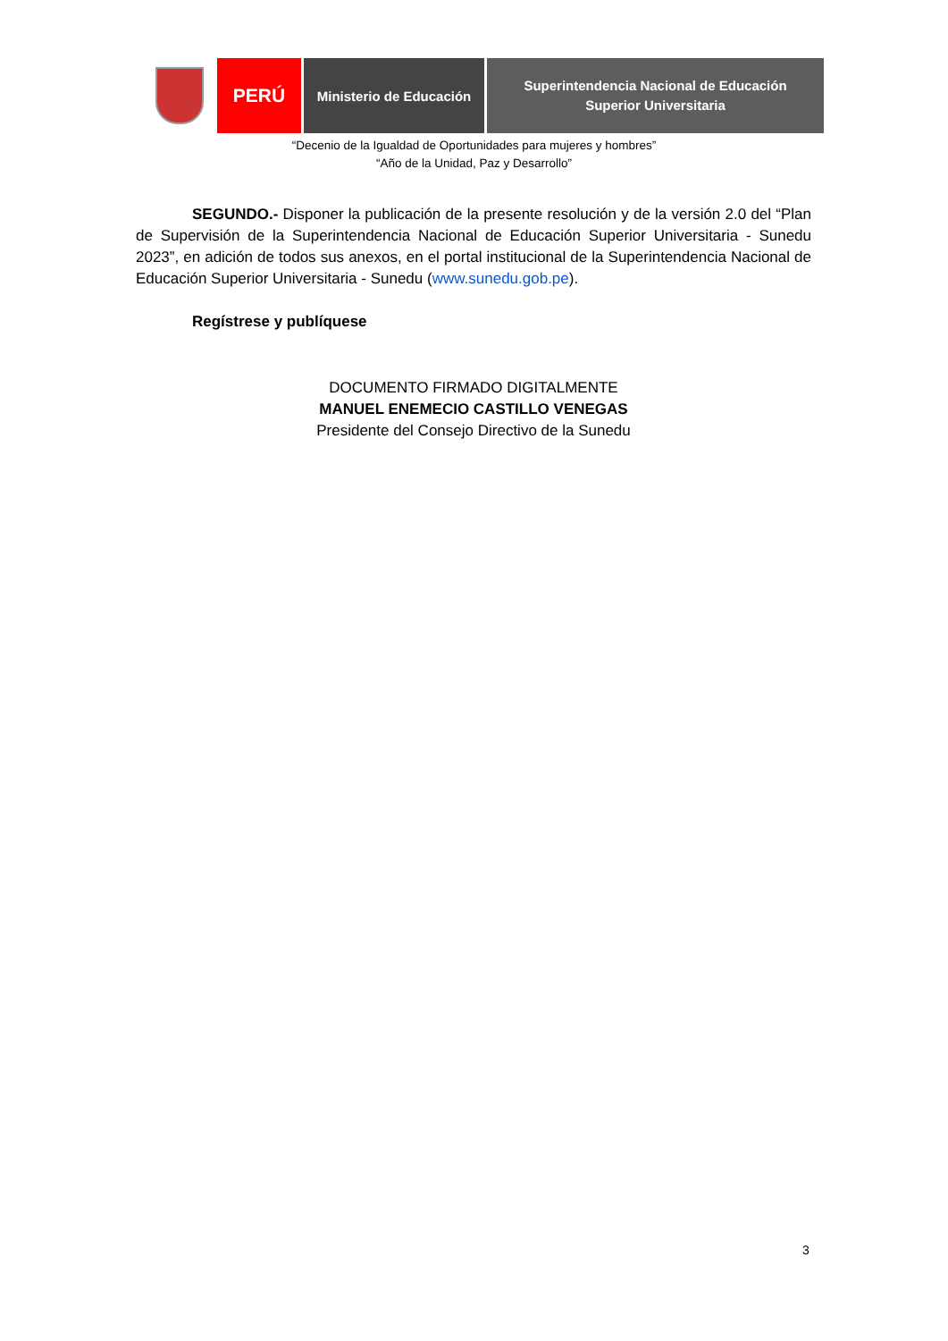PERÚ
Ministerio de Educación
Superintendencia Nacional de Educación
Superior Universitaria
“Decenio de la Igualdad de Oportunidades para mujeres y hombres”
“Año de la Unidad, Paz y Desarrollo”
SEGUNDO.- Disponer la publicación de la presente resolución y de la versión 2.0 del “Plan de Supervisión de la Superintendencia Nacional de Educación Superior Universitaria - Sunedu 2023”, en adición de todos sus anexos, en el portal institucional de la Superintendencia Nacional de Educación Superior Universitaria - Sunedu (www.sunedu.gob.pe).
Regístrese y publíquese
DOCUMENTO FIRMADO DIGITALMENTE
MANUEL ENEMECIO CASTILLO VENEGAS
Presidente del Consejo Directivo de la Sunedu
3